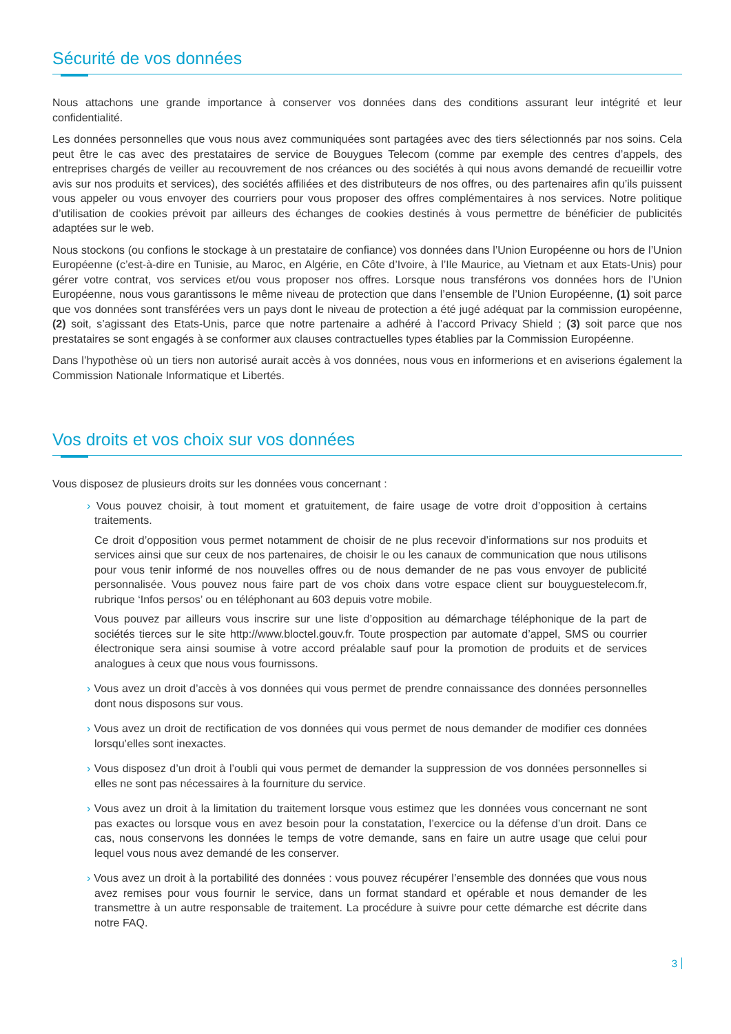Sécurité de vos données
Nous attachons une grande importance à conserver vos données dans des conditions assurant leur intégrité et leur confidentialité.
Les données personnelles que vous nous avez communiquées sont partagées avec des tiers sélectionnés par nos soins. Cela peut être le cas avec des prestataires de service de Bouygues Telecom (comme par exemple des centres d’appels, des entreprises chargés de veiller au recouvrement de nos créances ou des sociétés à qui nous avons demandé de recueillir votre avis sur nos produits et services), des sociétés affiliées et des distributeurs de nos offres, ou des partenaires afin qu’ils puissent vous appeler ou vous envoyer des courriers pour vous proposer des offres complémentaires à nos services. Notre politique d’utilisation de cookies prévoit par ailleurs des échanges de cookies destinés à vous permettre de bénéficier de publicités adaptées sur le web.
Nous stockons (ou confions le stockage à un prestataire de confiance) vos données dans l’Union Européenne ou hors de l’Union Européenne (c’est-à-dire en Tunisie, au Maroc, en Algérie, en Côte d’Ivoire, à l’Ile Maurice, au Vietnam et aux Etats-Unis) pour gérer votre contrat, vos services et/ou vous proposer nos offres. Lorsque nous transférons vos données hors de l’Union Européenne, nous vous garantissons le même niveau de protection que dans l’ensemble de l’Union Européenne, (1) soit parce que vos données sont transférées vers un pays dont le niveau de protection a été jugé adéquat par la commission européenne, (2) soit, s’agissant des Etats-Unis, parce que notre partenaire a adhéré à l’accord Privacy Shield ; (3) soit parce que nos prestataires se sont engagés à se conformer aux clauses contractuelles types établies par la Commission Européenne.
Dans l’hypothèse où un tiers non autorisé aurait accès à vos données, nous vous en informerions et en aviserions également la Commission Nationale Informatique et Libertés.
Vos droits et vos choix sur vos données
Vous disposez de plusieurs droits sur les données vous concernant :
› Vous pouvez choisir, à tout moment et gratuitement, de faire usage de votre droit d’opposition à certains traitements.
Ce droit d’opposition vous permet notamment de choisir de ne plus recevoir d’informations sur nos produits et services ainsi que sur ceux de nos partenaires, de choisir le ou les canaux de communication que nous utilisons pour vous tenir informé de nos nouvelles offres ou de nous demander de ne pas vous envoyer de publicité personnalisée. Vous pouvez nous faire part de vos choix dans votre espace client sur bouyguestelecom.fr, rubrique ‘Infos persos’ ou en téléphonant au 603 depuis votre mobile.
Vous pouvez par ailleurs vous inscrire sur une liste d’opposition au démarchage téléphonique de la part de sociétés tierces sur le site http://www.bloctel.gouv.fr. Toute prospection par automate d’appel, SMS ou courrier électronique sera ainsi soumise à votre accord préalable sauf pour la promotion de produits et de services analogues à ceux que nous vous fournissons.
› Vous avez un droit d’accès à vos données qui vous permet de prendre connaissance des données personnelles dont nous disposons sur vous.
› Vous avez un droit de rectification de vos données qui vous permet de nous demander de modifier ces données lorsqu’elles sont inexactes.
› Vous disposez d’un droit à l’oubli qui vous permet de demander la suppression de vos données personnelles si elles ne sont pas nécessaires à la fourniture du service.
› Vous avez un droit à la limitation du traitement lorsque vous estimez que les données vous concernant ne sont pas exactes ou lorsque vous en avez besoin pour la constatation, l’exercice ou la défense d’un droit. Dans ce cas, nous conservons les données le temps de votre demande, sans en faire un autre usage que celui pour lequel vous nous avez demandé de les conserver.
› Vous avez un droit à la portabilité des données : vous pouvez récupérer l’ensemble des données que vous nous avez remises pour vous fournir le service, dans un format standard et opérable et nous demander de les transmettre à un autre responsable de traitement. La procédure à suivre pour cette démarche est décrite dans notre FAQ.
3